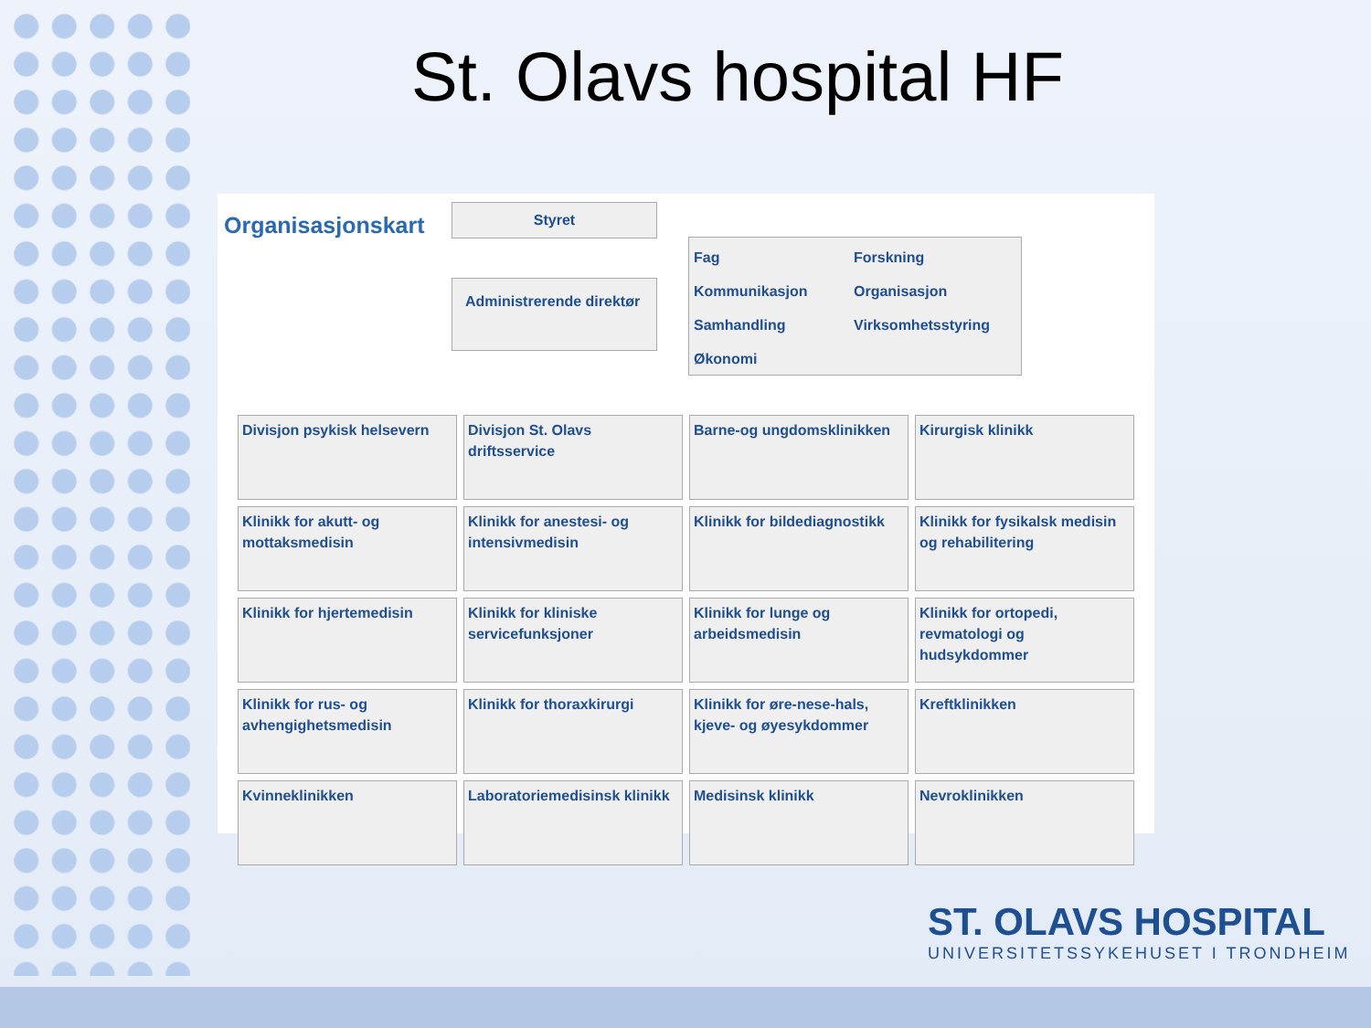St. Olavs hospital HF
Organisasjonskart
Styret
Administrerende direktør
Fag Forskning Kommunikasjon Organisasjon Samhandling Virksomhetsstyring Økonomi
| Divisjon psykisk helsevern | Divisjon St. Olavs driftsservice | Barne-og ungdomsklinikken | Kirurgisk klinikk |
| Klinikk for akutt- og mottaksmedisin | Klinikk for anestesi- og intensivmedisin | Klinikk for bildediagnostikk | Klinikk for fysikalsk medisin og rehabilitering |
| Klinikk for hjertemedisin | Klinikk for kliniske servicefunksjoner | Klinikk for lunge og arbeidsmedisin | Klinikk for ortopedi, revmatologi og hudsykdommer |
| Klinikk for rus- og avhengighetsmedisin | Klinikk for thoraxkirurgi | Klinikk for øre-nese-hals, kjeve- og øyesykdommer | Kreftklinikken |
| Kvinneklinikken | Laboratoriemedisinsk klinikk | Medisinsk klinikk | Nevroklinikken |
ST. OLAVS HOSPITAL
UNIVERSITETSSYKEHUSET I TRONDHEIM